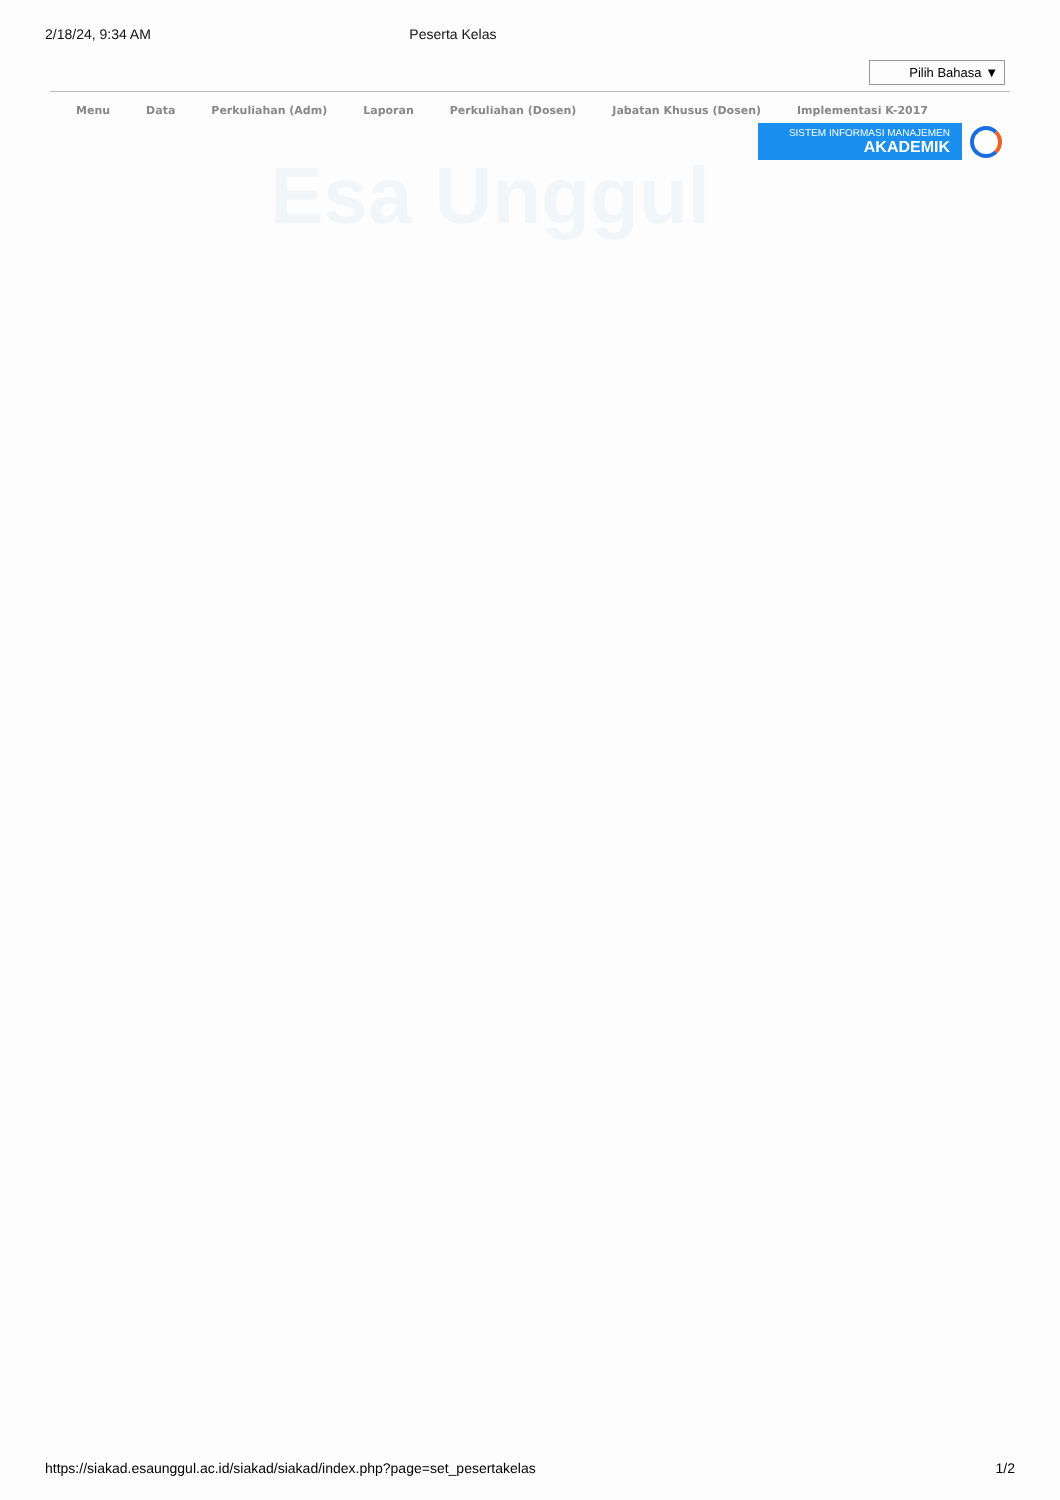Esa Unggul
2/18/24, 9:34 AM Peserta Kelas
Pilih Bahasa ▼
Menu Data Perkuliahan (Adm) Laporan Perkuliahan (Dosen) Jabatan Khusus (Dosen) Implementasi K-2017
SISTEM INFORMASI MANAJEMEN
AKADEMIK
https://siakad.esaunggul.ac.id/siakad/siakad/index.php?page=set_pesertakelas 1/2